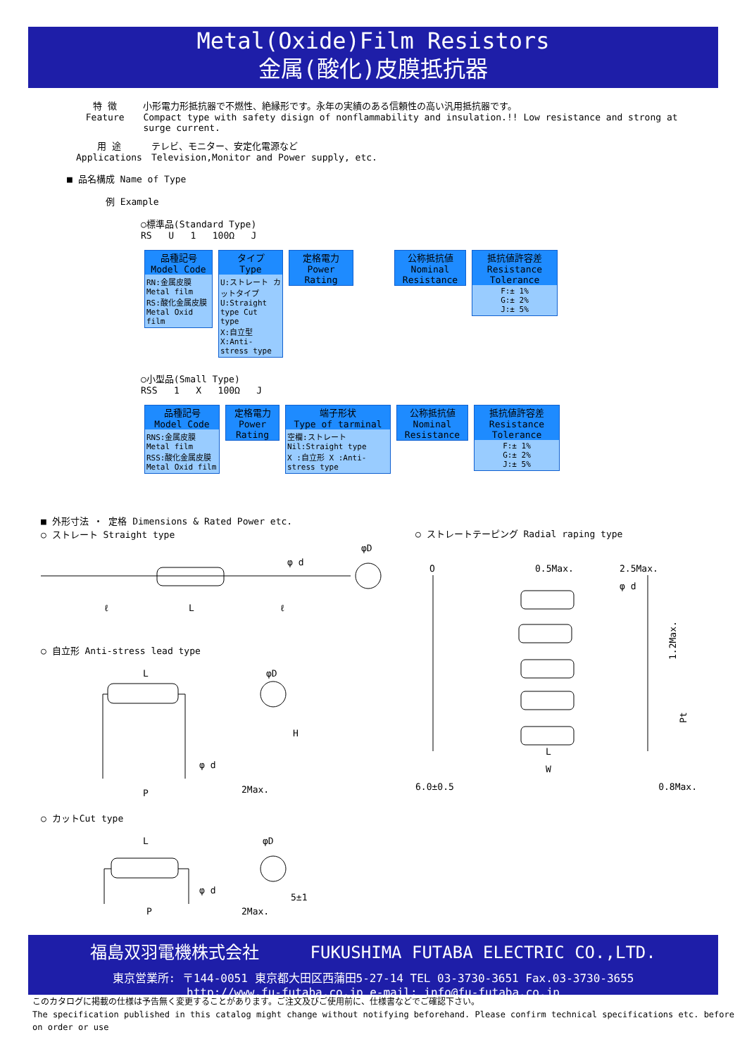Metal(Oxide)Film Resistors
金属(酸化)皮膜抵抗器
特 徴
Feature
小形電力形抵抗器で不燃性、絶縁形です。永年の実績のある信頼性の高い汎用抵抗器です。
Compact type with safety disign of nonflammability and insulation.!! Low resistance and strong at surge current.
用 途
Applications
テレビ、モニター、安定化電源など
Television,Monitor and Power supply, etc.
■ 品名構成 Name of Type
例 Example
○標準品(Standard Type)
RS U 1 100Ω J
品種記号
Model Code
RN:金属皮膜 Metal film
RS:酸化金属皮膜 Metal Oxid film
タイプ
Type
U:ストレート カットタイプ U:Straight type Cut type
X:自立型 X:Anti-stress type
定格電力
Power
Rating
公称抵抗値
Nominal
Resistance
抵抗値許容差
Resistance
Tolerance
F:± 1%
G:± 2%
J:± 5%
○小型品(Small Type)
RSS 1 X 100Ω J
品種記号
Model Code
RNS:金属皮膜 Metal film
RSS:酸化金属皮膜 Metal Oxid film
定格電力
Power
Rating
端子形状
Type of tarminal
空欄:ストレート Nil:Straight type
X :自立形 X :Anti-stress type
公称抵抗値
Nominal
Resistance
抵抗値許容差
Resistance
Tolerance
F:± 1%
G:± 2%
J:± 5%
■ 外形寸法 ・ 定格 Dimensions & Rated Power etc.
○ ストレート Straight type
ℓ
L
ℓ
φ d
φD
○ 自立形 Anti-stress lead type
L
P
φ d
φD
H
2Max.
○ カットCut type
L
P
φ d
φD
5±1
2Max.
○ ストレートテーピング Radial raping type
O
0.5Max.
2.5Max.
φ d
1.2Max.
Pt
L
W
6.0±0.5 0.8Max.
福島双羽電機株式会社 FUKUSHIMA FUTABA ELECTRIC CO.,LTD.
東京営業所: 〒144-0051 東京都大田区西蒲田5-27-14 TEL 03-3730-3651 Fax.03-3730-3655
http://www.fu-futaba.co.jp e-mail: info@fu-futaba.co.jp
このカタログに掲載の仕様は予告無く変更することがあります。ご注文及びご使用前に、仕様書などでご確認下さい。
The specification published in this catalog might change without notifying beforehand. Please confirm technical specifications etc. before on order or use